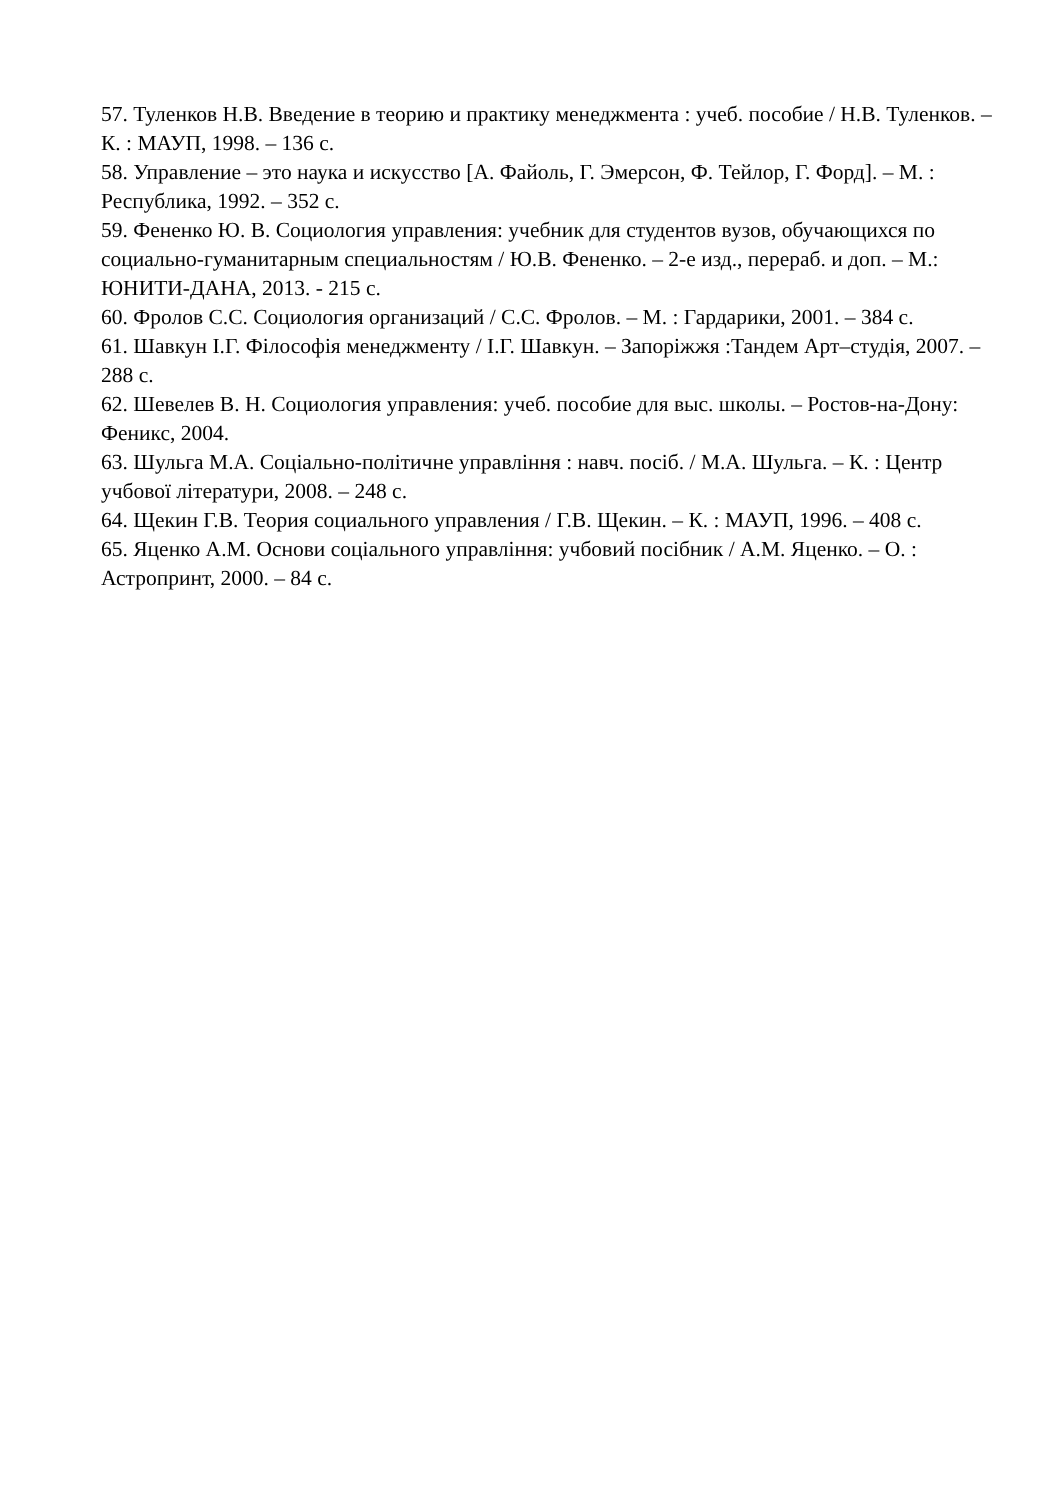57. Туленков Н.В. Введение в теорию и практику менеджмента : учеб. пособие / Н.В. Туленков. – К. : МАУП, 1998. – 136 с.
58. Управление – это наука и искусство [А. Файоль, Г. Эмерсон, Ф. Тейлор, Г. Форд]. – М. : Республика, 1992. – 352 с.
59. Фененко Ю. В. Социология управления: учебник для студентов вузов, обучающихся по социально-гуманитарным специальностям / Ю.В. Фененко. – 2-е изд., перераб. и доп. – М.: ЮНИТИ-ДАНА, 2013. - 215 с.
60. Фролов С.С. Социология организаций / С.С. Фролов. – М. : Гардарики, 2001. – 384 с.
61. Шавкун І.Г. Філософія менеджменту / І.Г. Шавкун. – Запоріжжя :Тандем Арт–студія, 2007. – 288 с.
62. Шевелев В. Н. Социология управления: учеб. пособие для выс. школы. – Ростов-на-Дону: Феникс, 2004.
63. Шульга М.А. Соціально-політичне управління : навч. посіб. / М.А. Шульга. – К. : Центр учбової літератури, 2008. – 248 с.
64. Щекин Г.В. Теория социального управления / Г.В. Щекин. – К. : МАУП, 1996. – 408 с.
65. Яценко А.М. Основи соціального управління: учбовий посібник / А.М. Яценко. – О. : Астропринт, 2000. – 84 с.